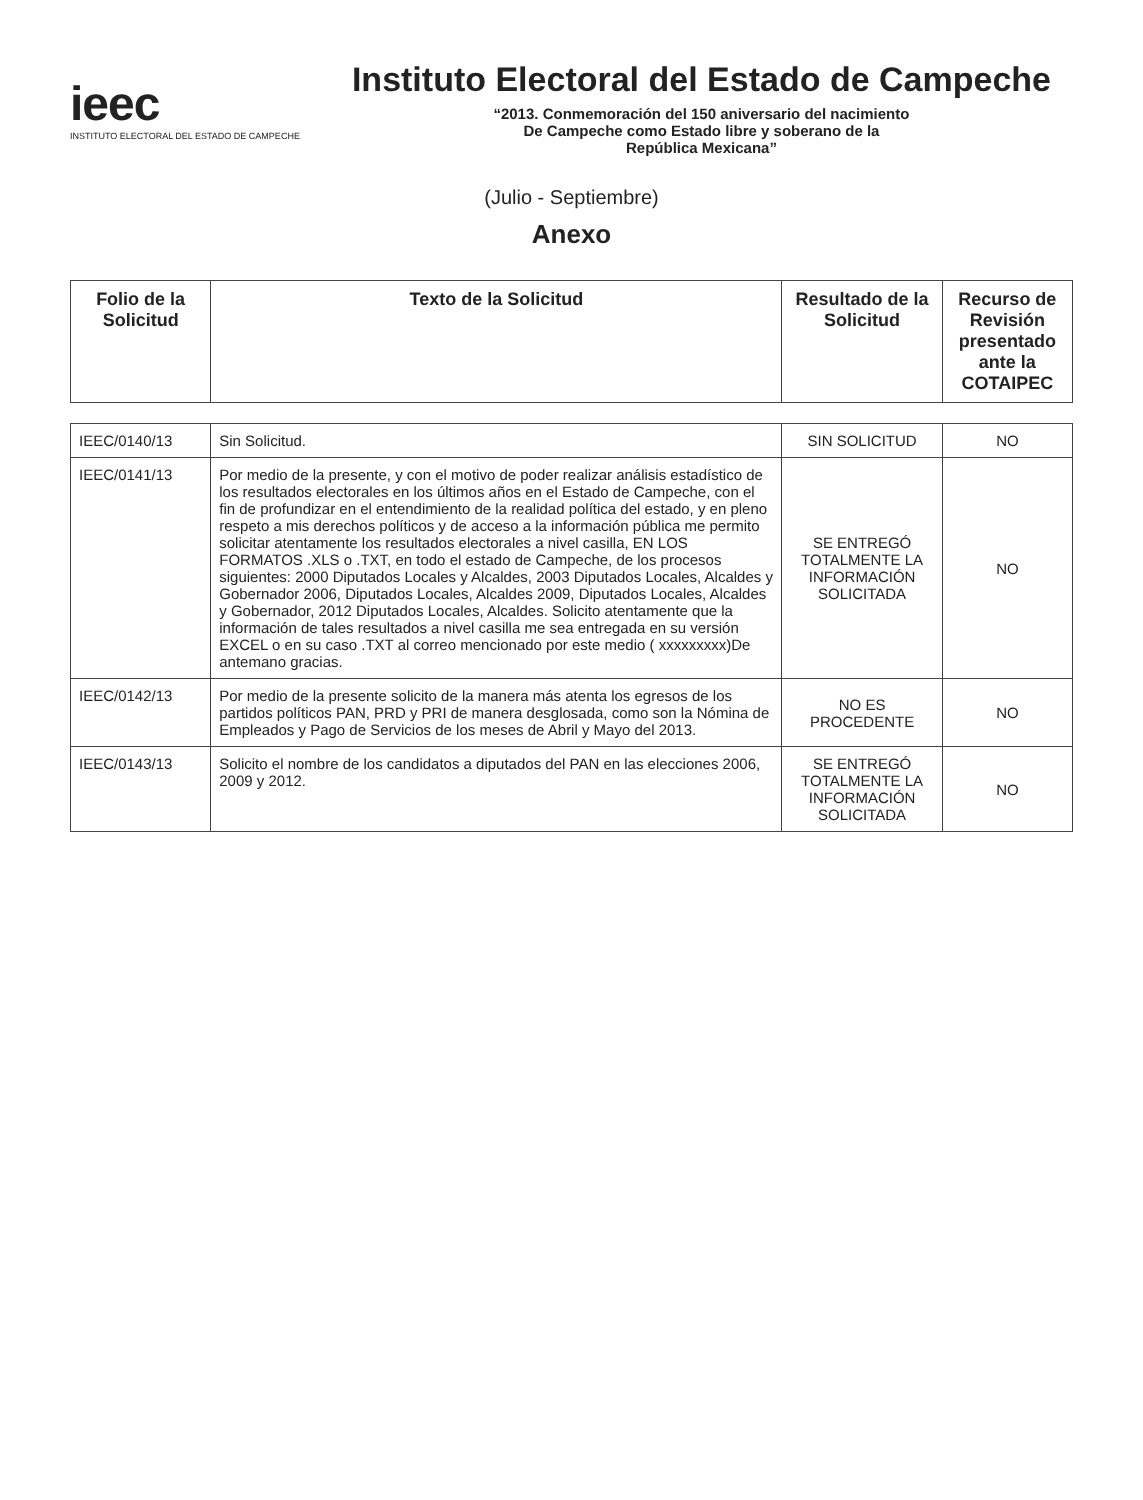ieec
INSTITUTO ELECTORAL DEL ESTADO DE CAMPECHE
Instituto Electoral del Estado de Campeche
“2013. Conmemoración del 150 aniversario del nacimiento
De Campeche como Estado libre y soberano de la
República Mexicana”
(Julio - Septiembre)
Anexo
| Folio de la Solicitud | Texto de la Solicitud | Resultado de la Solicitud | Recurso de Revisión presentado ante la COTAIPEC |
| --- | --- | --- | --- |
| IEEC/0140/13 | Sin Solicitud. | SIN SOLICITUD | NO |
| IEEC/0141/13 | Por medio de la presente, y con el motivo de poder realizar análisis estadístico de los resultados electorales en los últimos años en el Estado de Campeche, con el fin de profundizar en el entendimiento de la realidad política del estado, y en pleno respeto a mis derechos políticos y de acceso a la información pública me permito solicitar atentamente los resultados electorales a nivel casilla, EN LOS FORMATOS .XLS o .TXT, en todo el estado de Campeche, de los procesos siguientes: 2000 Diputados Locales y Alcaldes, 2003 Diputados Locales, Alcaldes y Gobernador 2006, Diputados Locales, Alcaldes 2009, Diputados Locales, Alcaldes y Gobernador, 2012 Diputados Locales, Alcaldes. Solicito atentamente que la información de tales resultados a nivel casilla me sea entregada en su versión EXCEL o en su caso .TXT al correo mencionado por este medio ( xxxxxxxxx)De antemano gracias. | SE ENTREGÓ TOTALMENTE LA INFORMACIÓN SOLICITADA | NO |
| IEEC/0142/13 | Por medio de la presente solicito de la manera más atenta los egresos de los partidos políticos PAN, PRD y PRI de manera desglosada, como son la Nómina de Empleados y Pago de Servicios de los meses de Abril y Mayo del 2013. | NO ES PROCEDENTE | NO |
| IEEC/0143/13 | Solicito el nombre de los candidatos a diputados del PAN en las elecciones 2006, 2009 y 2012. | SE ENTREGÓ TOTALMENTE LA INFORMACIÓN SOLICITADA | NO |